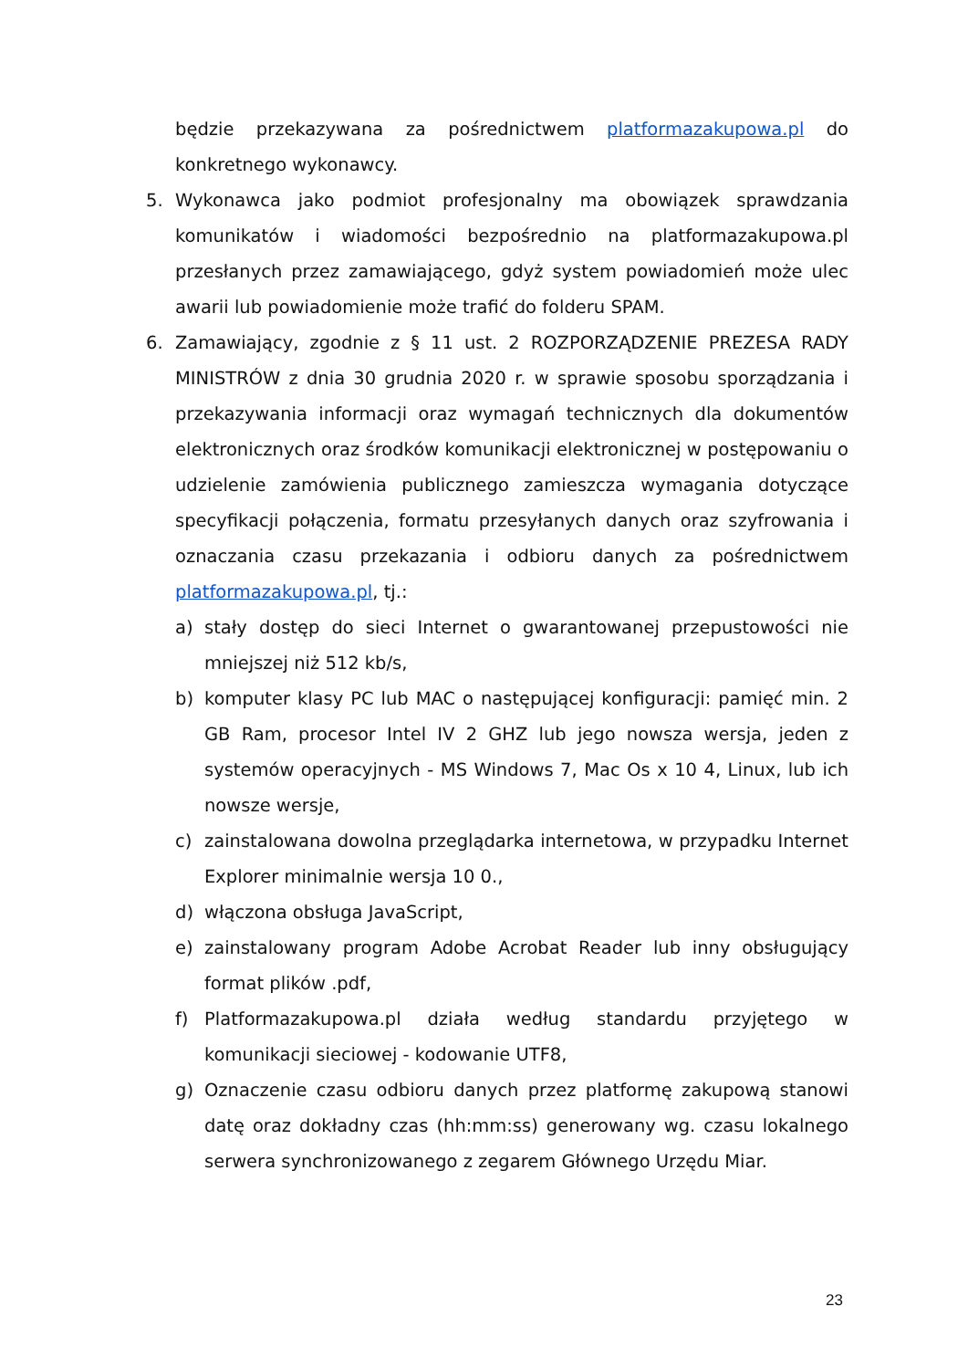będzie przekazywana za pośrednictwem platformazakupowa.pl do konkretnego wykonawcy.
5. Wykonawca jako podmiot profesjonalny ma obowiązek sprawdzania komunikatów i wiadomości bezpośrednio na platformazakupowa.pl przesłanych przez zamawiającego, gdyż system powiadomień może ulec awarii lub powiadomienie może trafić do folderu SPAM.
6. Zamawiający, zgodnie z § 11 ust. 2 ROZPORZĄDZENIE PREZESA RADY MINISTRÓW z dnia 30 grudnia 2020 r. w sprawie sposobu sporządzania i przekazywania informacji oraz wymagań technicznych dla dokumentów elektronicznych oraz środków komunikacji elektronicznej w postępowaniu o udzielenie zamówienia publicznego zamieszcza wymagania dotyczące specyfikacji połączenia, formatu przesyłanych danych oraz szyfrowania i oznaczania czasu przekazania i odbioru danych za pośrednictwem platformazakupowa.pl, tj.:
a) stały dostęp do sieci Internet o gwarantowanej przepustowości nie mniejszej niż 512 kb/s,
b) komputer klasy PC lub MAC o następującej konfiguracji: pamięć min. 2 GB Ram, procesor Intel IV 2 GHZ lub jego nowsza wersja, jeden z systemów operacyjnych - MS Windows 7, Mac Os x 10 4, Linux, lub ich nowsze wersje,
c) zainstalowana dowolna przeglądarka internetowa, w przypadku Internet Explorer minimalnie wersja 10 0.,
d) włączona obsługa JavaScript,
e) zainstalowany program Adobe Acrobat Reader lub inny obsługujący format plików .pdf,
f) Platformazakupowa.pl działa według standardu przyjętego w komunikacji sieciowej - kodowanie UTF8,
g) Oznaczenie czasu odbioru danych przez platformę zakupową stanowi datę oraz dokładny czas (hh:mm:ss) generowany wg. czasu lokalnego serwera synchronizowanego z zegarem Głównego Urzędu Miar.
23